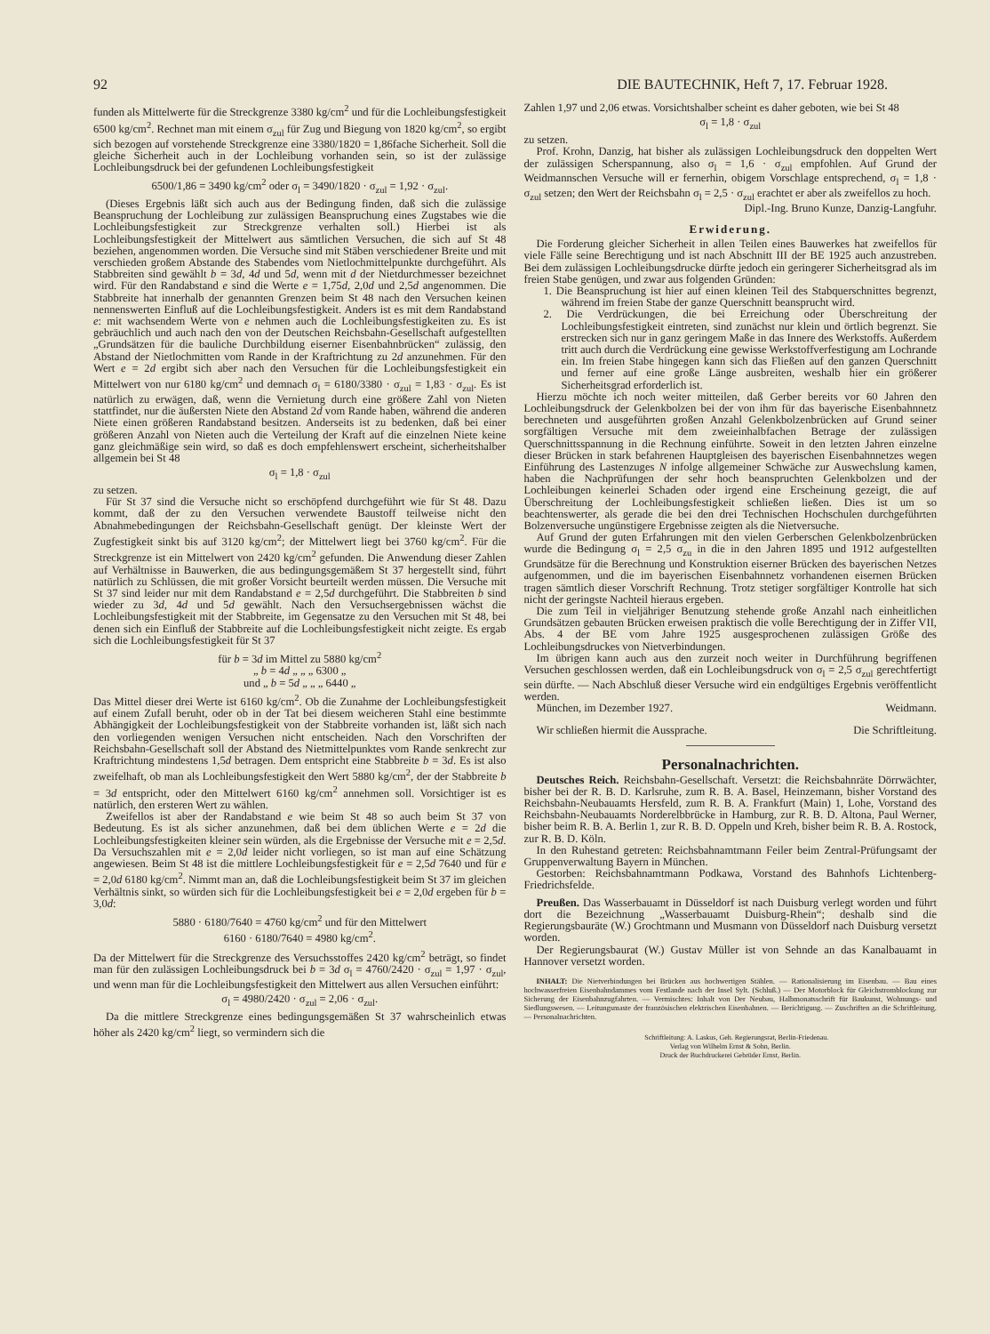92 DIE BAUTECHNIK, Heft 7, 17. Februar 1928.
funden als Mittelwerte für die Streckgrenze 3380 kg/cm<sup>2</sup> und für die Lochleibungsfestigkeit 6500 kg/cm<sup>2</sup>. Rechnet man mit einem σ<sub>zul</sub> für Zug und Biegung von 1820 kg/cm<sup>2</sup>, so ergibt sich bezogen auf vorstehende Streckgrenze eine 3380/1820 = 1,86fache Sicherheit. Soll die gleiche Sicherheit auch in der Lochleibung vorhanden sein, so ist der zulässige Lochleibungsdruck bei der gefundenen Lochleibungsfestigkeit
6500/1,86 = 3490 kg/cm<sup>2</sup> oder σ<sub>l</sub> = 3490/1820 · σ<sub>zul</sub> = 1,92 · σ<sub>zul</sub>.
(Dieses Ergebnis läßt sich auch aus der Bedingung finden, daß sich die zulässige Beanspruchung der Lochleibung zur zulässigen Beanspruchung eines Zugstabes wie die Lochleibungsfestigkeit zur Streckgrenze verhalten soll.) Hierbei ist als Lochleibungsfestigkeit der Mittelwert aus sämtlichen Versuchen, die sich auf St 48 beziehen, angenommen worden. Die Versuche sind mit Stäben verschiedener Breite und mit verschieden großem Abstande des Stabendes vom Nietlochmittelpunkte durchgeführt. Als Stabbreiten sind gewählt b = 3d, 4d und 5d, wenn mit d der Nietdurchmesser bezeichnet wird. Für den Randabstand e sind die Werte e = 1,75d, 2,0d und 2,5d angenommen. Die Stabbreite hat innerhalb der genannten Grenzen beim St 48 nach den Versuchen keinen nennenswerten Einfluß auf die Lochleibungsfestigkeit. Anders ist es mit dem Randabstand e: mit wachsendem Werte von e nehmen auch die Lochleibungsfestigkeiten zu. Es ist gebräuchlich und auch nach den von der Deutschen Reichsbahn-Gesellschaft aufgestellten „Grundsätzen für die bauliche Durchbildung eiserner Eisenbahnbrücken“ zulässig, den Abstand der Nietlochmitten vom Rande in der Kraftrichtung zu 2d anzunehmen. Für den Wert e = 2d ergibt sich aber nach den Versuchen für die Lochleibungsfestigkeit ein Mittelwert von nur 6180 kg/cm<sup>2</sup> und demnach σ<sub>l</sub> = 6180/3380 · σ<sub>zul</sub> = 1,83 · σ<sub>zul</sub>. Es ist natürlich zu erwägen, daß, wenn die Vernietung durch eine größere Zahl von Nieten stattfindet, nur die äußersten Niete den Abstand 2d vom Rande haben, während die anderen Niete einen größeren Randabstand besitzen. Anderseits ist zu bedenken, daß bei einer größeren Anzahl von Nieten auch die Verteilung der Kraft auf die einzelnen Niete keine ganz gleichmäßige sein wird, so daß es doch empfehlenswert erscheint, sicherheitshalber allgemein bei St 48
σ<sub>l</sub> = 1,8 · σ<sub>zul</sub>
zu setzen.
Für St 37 sind die Versuche nicht so erschöpfend durchgeführt wie für St 48. Dazu kommt, daß der zu den Versuchen verwendete Baustoff teilweise nicht den Abnahmebedingungen der Reichsbahn-Gesellschaft genügt. Der kleinste Wert der Zugfestigkeit sinkt bis auf 3120 kg/cm<sup>2</sup>; der Mittelwert liegt bei 3760 kg/cm<sup>2</sup>. Für die Streckgrenze ist ein Mittelwert von 2420 kg/cm<sup>2</sup> gefunden. Die Anwendung dieser Zahlen auf Verhältnisse in Bauwerken, die aus bedingungsgemäßem St 37 hergestellt sind, führt natürlich zu Schlüssen, die mit großer Vorsicht beurteilt werden müssen. Die Versuche mit St 37 sind leider nur mit dem Randabstand e = 2,5d durchgeführt. Die Stabbreiten b sind wieder zu 3d, 4d und 5d gewählt. Nach den Versuchsergebnissen wächst die Lochleibungsfestigkeit mit der Stabbreite, im Gegensatze zu den Versuchen mit St 48, bei denen sich ein Einfluß der Stabbreite auf die Lochleibungsfestigkeit nicht zeigte. Es ergab sich die Lochleibungsfestigkeit für St 37
für b = 3d im Mittel zu 5880 kg/cm<sup>2</sup>
„ b = 4d „ „ „ 6300 „
und „ b = 5d „ „ „ 6440 „
Das Mittel dieser drei Werte ist 6160 kg/cm<sup>2</sup>. Ob die Zunahme der Lochleibungsfestigkeit auf einem Zufall beruht, oder ob in der Tat bei diesem weicheren Stahl eine bestimmte Abhängigkeit der Lochleibungsfestigkeit von der Stabbreite vorhanden ist, läßt sich nach den vorliegenden wenigen Versuchen nicht entscheiden. Nach den Vorschriften der Reichsbahn-Gesellschaft soll der Abstand des Nietmittelpunktes vom Rande senkrecht zur Kraftrichtung mindestens 1,5d betragen. Dem entspricht eine Stabbreite b = 3d. Es ist also zweifelhaft, ob man als Lochleibungsfestigkeit den Wert 5880 kg/cm<sup>2</sup>, der der Stabbreite b = 3d entspricht, oder den Mittelwert 6160 kg/cm<sup>2</sup> annehmen soll. Vorsichtiger ist es natürlich, den ersteren Wert zu wählen.
Zweifellos ist aber der Randabstand e wie beim St 48 so auch beim St 37 von Bedeutung. Es ist als sicher anzunehmen, daß bei dem üblichen Werte e = 2d die Lochleibungsfestigkeiten kleiner sein würden, als die Ergebnisse der Versuche mit e = 2,5d. Da Versuchszahlen mit e = 2,0d leider nicht vorliegen, so ist man auf eine Schätzung angewiesen. Beim St 48 ist die mittlere Lochleibungsfestigkeit für e = 2,5d 7640 und für e = 2,0d 6180 kg/cm<sup>2</sup>. Nimmt man an, daß die Lochleibungsfestigkeit beim St 37 im gleichen Verhältnis sinkt, so würden sich für die Lochleibungsfestigkeit bei e = 2,0d ergeben für b = 3,0d:
5880 · 6180/7640 = 4760 kg/cm<sup>2</sup> und für den Mittelwert
6160 · 6180/7640 = 4980 kg/cm<sup>2</sup>.
Da der Mittelwert für die Streckgrenze des Versuchsstoffes 2420 kg/cm<sup>2</sup> beträgt, so findet man für den zulässigen Lochleibungsdruck bei b = 3d σ<sub>l</sub> = 4760/2420 · σ<sub>zul</sub> = 1,97 · σ<sub>zul</sub>, und wenn man für die Lochleibungsfestigkeit den Mittelwert aus allen Versuchen einführt:
σ<sub>l</sub> = 4980/2420 · σ<sub>zul</sub> = 2,06 · σ<sub>zul</sub>.
Da die mittlere Streckgrenze eines bedingungsgemäßen St 37 wahrscheinlich etwas höher als 2420 kg/cm<sup>2</sup> liegt, so vermindern sich die
Zahlen 1,97 und 2,06 etwas. Vorsichtshalber scheint es daher geboten, wie bei St 48
σ<sub>l</sub> = 1,8 · σ<sub>zul</sub>
zu setzen.
Prof. Krohn, Danzig, hat bisher als zulässigen Lochleibungsdruck den doppelten Wert der zulässigen Scherspannung, also σ<sub>l</sub> = 1,6 · σ<sub>zul</sub> empfohlen. Auf Grund der Weidmannschen Versuche will er fernerhin, obigem Vorschlage entsprechend, σ<sub>l</sub> = 1,8 · σ<sub>zul</sub> setzen; den Wert der Reichsbahn σ<sub>l</sub> = 2,5 · σ<sub>zul</sub> erachtet er aber als zweifellos zu hoch.
Dipl.-Ing. Bruno Kunze, Danzig-Langfuhr.
Erwiderung.
Die Forderung gleicher Sicherheit in allen Teilen eines Bauwerkes hat zweifellos für viele Fälle seine Berechtigung und ist nach Abschnitt III der BE 1925 auch anzustreben. Bei dem zulässigen Lochleibungsdrucke dürfte jedoch ein geringerer Sicherheitsgrad als im freien Stabe genügen, und zwar aus folgenden Gründen:
1. Die Beanspruchung ist hier auf einen kleinen Teil des Stabquerschnittes begrenzt, während im freien Stabe der ganze Querschnitt beansprucht wird.
2. Die Verdrückungen, die bei Erreichung oder Überschreitung der Lochleibungsfestigkeit eintreten, sind zunächst nur klein und örtlich begrenzt. Sie erstrecken sich nur in ganz geringem Maße in das Innere des Werkstoffs. Außerdem tritt auch durch die Verdrückung eine gewisse Werkstoffverfestigung am Lochrande ein. Im freien Stabe hingegen kann sich das Fließen auf den ganzen Querschnitt und ferner auf eine große Länge ausbreiten, weshalb hier ein größerer Sicherheitsgrad erforderlich ist.
Hierzu möchte ich noch weiter mitteilen, daß Gerber bereits vor 60 Jahren den Lochleibungsdruck der Gelenkbolzen bei der von ihm für das bayerische Eisenbahnnetz berechneten und ausgeführten großen Anzahl Gelenkbolzenbrücken auf Grund seiner sorgfältigen Versuche mit dem zweieinhalbfachen Betrage der zulässigen Querschnittsspannung in die Rechnung einführte. Soweit in den letzten Jahren einzelne dieser Brücken in stark befahrenen Hauptgleisen des bayerischen Eisenbahnnetzes wegen Einführung des Lastenzuges N infolge allgemeiner Schwäche zur Auswechslung kamen, haben die Nachprüfungen der sehr hoch beanspruchten Gelenkbolzen und der Lochleibungen keinerlei Schaden oder irgend eine Erscheinung gezeigt, die auf Überschreitung der Lochleibungsfestigkeit schließen ließen. Dies ist um so beachtenswerter, als gerade die bei den drei Technischen Hochschulen durchgeführten Bolzenversuche ungünstigere Ergebnisse zeigten als die Nietversuche.
Auf Grund der guten Erfahrungen mit den vielen Gerberschen Gelenkbolzenbrücken wurde die Bedingung σ<sub>l</sub> = 2,5 σ<sub>zu</sub> in die in den Jahren 1895 und 1912 aufgestellten Grundsätze für die Berechnung und Konstruktion eiserner Brücken des bayerischen Netzes aufgenommen, und die im bayerischen Eisenbahnnetz vorhandenen eisernen Brücken tragen sämtlich dieser Vorschrift Rechnung. Trotz stetiger sorgfältiger Kontrolle hat sich nicht der geringste Nachteil hieraus ergeben.
Die zum Teil in vieljähriger Benutzung stehende große Anzahl nach einheitlichen Grundsätzen gebauten Brücken erweisen praktisch die volle Berechtigung der in Ziffer VII, Abs. 4 der BE vom Jahre 1925 ausgesprochenen zulässigen Größe des Lochleibungsdruckes von Nietverbindungen.
Im übrigen kann auch aus den zurzeit noch weiter in Durchführung begriffenen Versuchen geschlossen werden, daß ein Lochleibungsdruck von σ<sub>l</sub> = 2,5 σ<sub>zul</sub> gerechtfertigt sein dürfte. — Nach Abschluß dieser Versuche wird ein endgültiges Ergebnis veröffentlicht werden.
München, im Dezember 1927. Weidmann.
Wir schließen hiermit die Aussprache. Die Schriftleitung.
Personalnachrichten.
Deutsches Reich. Reichsbahn-Gesellschaft. Versetzt: die Reichsbahnräte Dörrwächter, bisher bei der R. B. D. Karlsruhe, zum R. B. A. Basel, Heinzemann, bisher Vorstand des Reichsbahn-Neubauamts Hersfeld, zum R. B. A. Frankfurt (Main) 1, Lohe, Vorstand des Reichsbahn-Neubauamts Norderelbbrücke in Hamburg, zur R. B. D. Altona, Paul Werner, bisher beim R. B. A. Berlin 1, zur R. B. D. Oppeln und Kreh, bisher beim R. B. A. Rostock, zur R. B. D. Köln.
In den Ruhestand getreten: Reichsbahnamtmann Feiler beim Zentral-Prüfungsamt der Gruppenverwaltung Bayern in München.
Gestorben: Reichsbahnamtmann Podkawa, Vorstand des Bahnhofs Lichtenberg-Friedrichsfelde.
Preußen. Das Wasserbauamt in Düsseldorf ist nach Duisburg verlegt worden und führt dort die Bezeichnung „Wasserbauamt Duisburg-Rhein“; deshalb sind die Regierungsbauräte (W.) Grochtmann und Musmann von Düsseldorf nach Duisburg versetzt worden.
Der Regierungsbaurat (W.) Gustav Müller ist von Sehnde an das Kanalbauamt in Hannover versetzt worden.
INHALT: Die Nietverbindungen bei Brücken aus hochwertigen Stählen. — Rationalisierung im Eisenbau. — Bau eines hochwasserfreien Eisenbahndammes vom Festlande nach der Insel Sylt. (Schluß.) — Der Motorblock für Gleichstromblockung zur Sicherung der Eisenbahnzugfahrten. — Vermischtes: Inhalt von Der Neubau, Halbmonatsschrift für Baukunst, Wohnungs- und Siedlungswesen. — Leitungsmaste der französischen elektrischen Eisenbahnen. — Berichtigung. — Zuschriften an die Schriftleitung. — Personalnachrichten.
Schriftleitung: A. Laskus, Geh. Regierungsrat, Berlin-Friedenau.
Verlag von Wilhelm Ernst & Sohn, Berlin.
Druck der Buchdruckerei Gebrüder Ernst, Berlin.